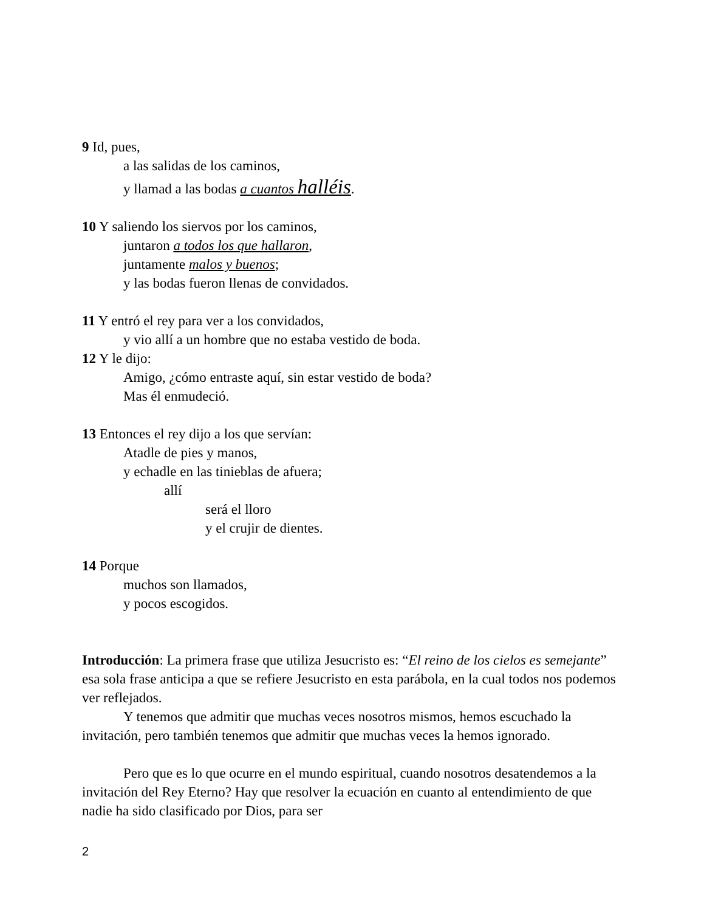9 Id, pues,
a las salidas de los caminos,
y llamad a las bodas a cuantos halléis.
10 Y saliendo los siervos por los caminos,
juntaron a todos los que hallaron,
juntamente malos y buenos;
y las bodas fueron llenas de convidados.
11 Y entró el rey para ver a los convidados,
y vio allí a un hombre que no estaba vestido de boda.
12 Y le dijo:
Amigo, ¿cómo entraste aquí, sin estar vestido de boda?
Mas él enmudeció.
13 Entonces el rey dijo a los que servían:
Atadle de pies y manos,
y echadle en las tinieblas de afuera;
allí
será el lloro
y el crujir de dientes.
14 Porque
muchos son llamados,
y pocos escogidos.
Introducción: La primera frase que utiliza Jesucristo es: “El reino de los cielos es semejante” esa sola frase anticipa a que se refiere Jesucristo en esta parábola, en la cual todos nos podemos ver reflejados.
Y tenemos que admitir que muchas veces nosotros mismos, hemos escuchado la invitación, pero también tenemos que admitir que muchas veces la hemos ignorado.
Pero que es lo que ocurre en el mundo espiritual, cuando nosotros desatendemos a la invitación del Rey Eterno? Hay que resolver la ecuación en cuanto al entendimiento de que nadie ha sido clasificado por Dios, para ser
2